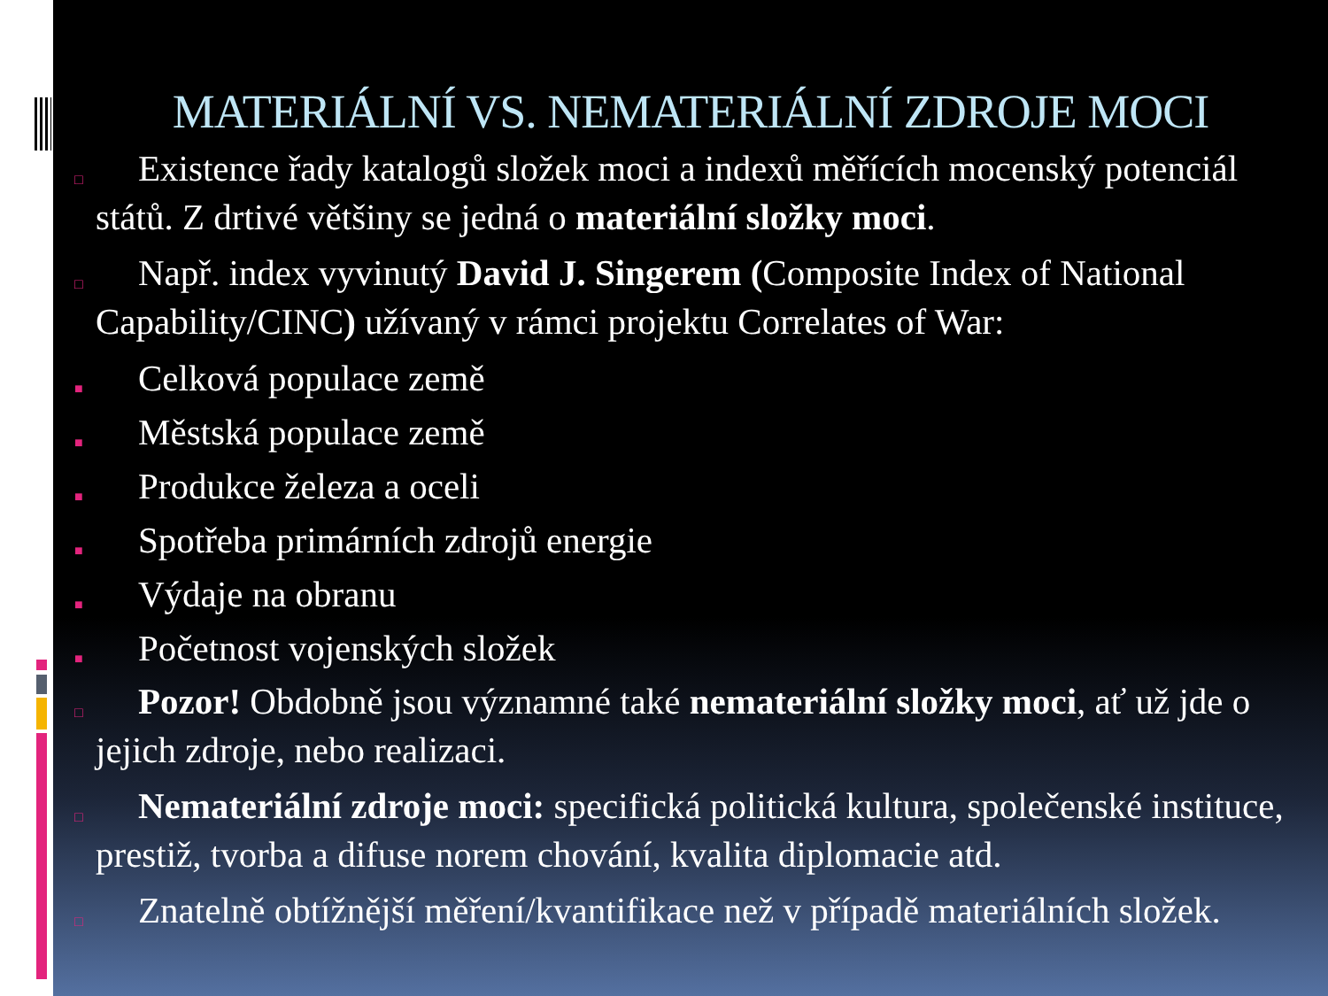MATERIÁLNÍ VS. NEMATERIÁLNÍ ZDROJE MOCI
□ Existence řady katalogů složek moci a indexů měřících mocenský potenciál států. Z drtivé většiny se jedná o materiální složky moci.
□ Např. index vyvinutý David J. Singerem (Composite Index of National Capability/CINC) užívaný v rámci projektu Correlates of War:
■ Celková populace země
■ Městská populace země
■ Produkce železa a oceli
■ Spotřeba primárních zdrojů energie
■ Výdaje na obranu
■ Početnost vojenských složek
□ Pozor! Obdobně jsou významné také nemateriální složky moci, ať už jde o jejich zdroje, nebo realizaci.
□ Nemateriální zdroje moci: specifická politická kultura, společenské instituce, prestiž, tvorba a difuse norem chování, kvalita diplomacie atd.
□ Znatelně obtížnější měření/kvantifikace než v případě materiálních složek.